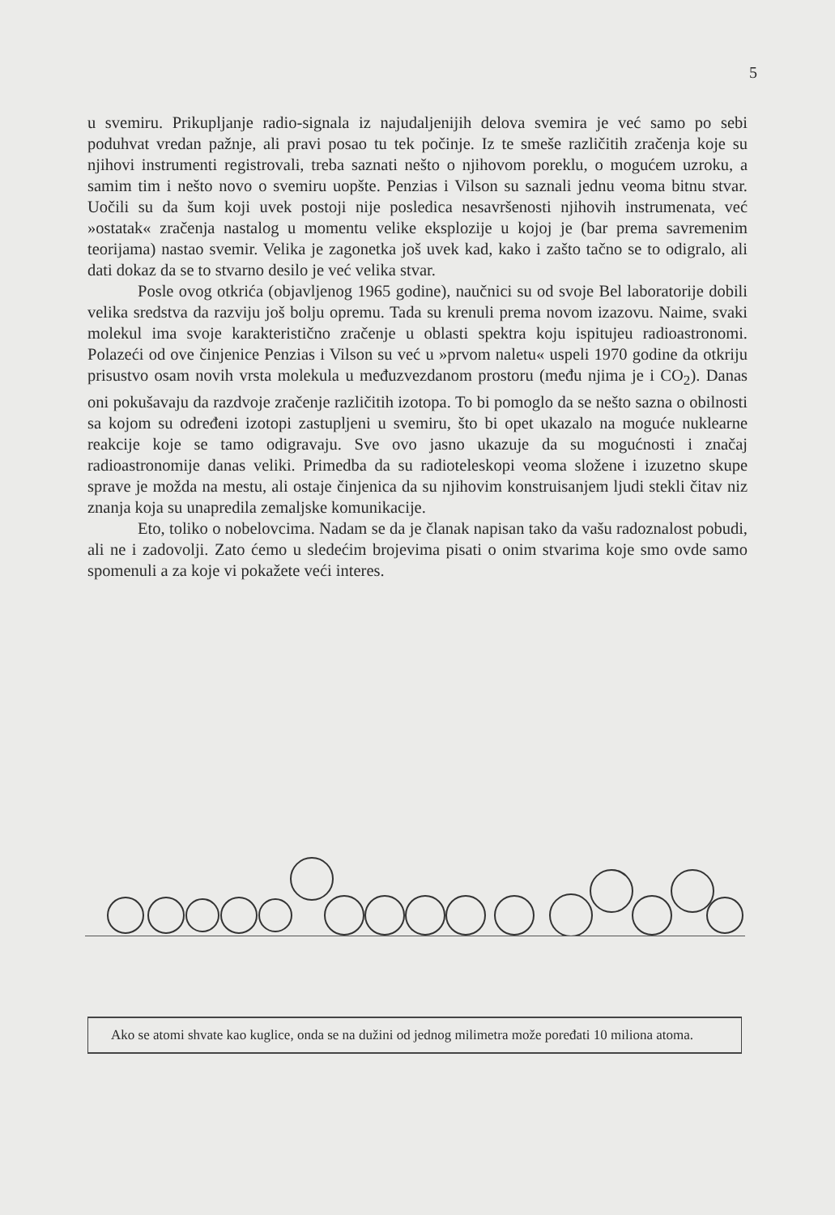5
u svemiru. Prikupljanje radio-signala iz najudaljenijih delova svemira je već samo po sebi poduhvat vredan pažnje, ali pravi posao tu tek počinje. Iz te smeše različitih zračenja koje su njihovi instrumenti registrovali, treba saznati nešto o njihovom poreklu, o mogućem uzroku, a samim tim i nešto novo o svemiru uopšte. Penzias i Vilson su saznali jednu veoma bitnu stvar. Uočili su da šum koji uvek postoji nije posledica nesavršenosti njihovih instrumenata, već »ostatak« zračenja nastalog u momentu velike eksplozije u kojoj je (bar prema savremenim teorijama) nastao svemir. Velika je zagonetka još uvek kad, kako i zašto tačno se to odigralo, ali dati dokaz da se to stvarno desilo je već velika stvar.
Posle ovog otkrića (objavljenog 1965 godine), naučnici su od svoje Bel laboratorije dobili velika sredstva da razviju još bolju opremu. Tada su krenuli prema novom izazovu. Naime, svaki molekul ima svoje karakteristično zračenje u oblasti spektra koju ispitujeu radioastronomi. Polazeći od ove činjenice Penzias i Vilson su već u »prvom naletu« uspeli 1970 godine da otkriju prisustvo osam novih vrsta molekula u međuzvezdanom prostoru (među njima je i CO<sub>2</sub>). Danas oni pokušavaju da razdvoje zračenje različitih izotopa. To bi pomoglo da se nešto sazna o obilnosti sa kojom su određeni izotopi zastupljeni u svemiru, što bi opet ukazalo na moguće nuklearne reakcije koje se tamo odigravaju. Sve ovo jasno ukazuje da su mogućnosti i značaj radioastronomije danas veliki. Primedba da su radioteleskopi veoma složene i izuzetno skupe sprave je možda na mestu, ali ostaje činjenica da su njihovim konstruisanjem ljudi stekli čitav niz znanja koja su unapredila zemaljske komunikacije.
Eto, toliko o nobelovcima. Nadam se da je članak napisan tako da vašu radoznalost pobudi, ali ne i zadovolji. Zato ćemo u sledećim brojevima pisati o onim stvarima koje smo ovde samo spomenuli a za koje vi pokažete veći interes.
Ako se atomi shvate kao kuglice, onda se na dužini od jednog milimetra može poređati 10 miliona atoma.